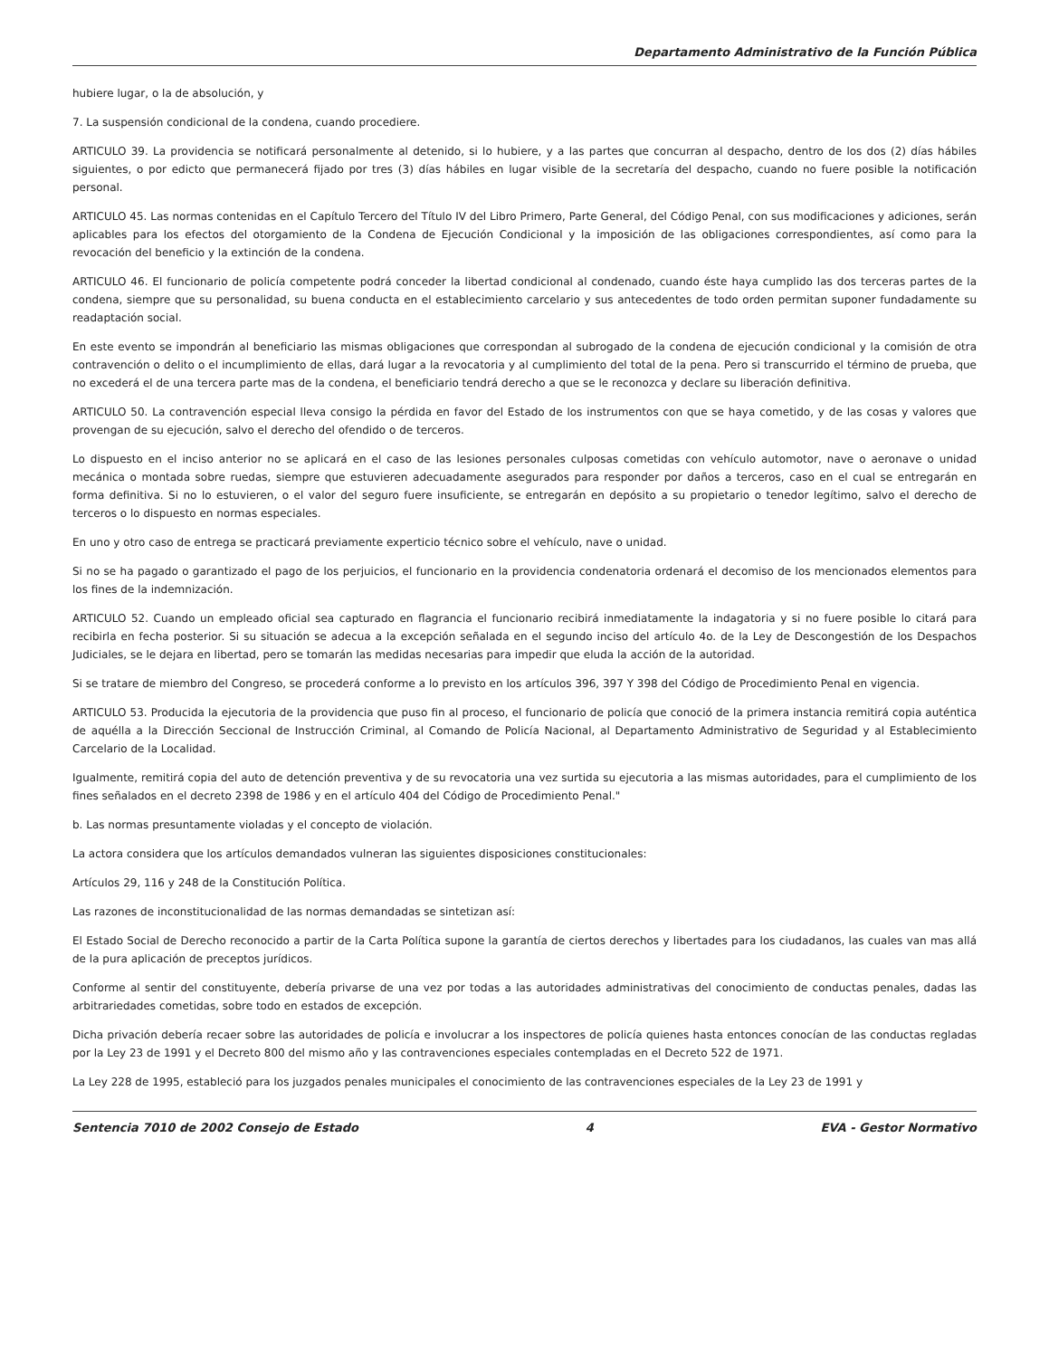Departamento Administrativo de la Función Pública
hubiere lugar, o la de absolución, y
7. La suspensión condicional de la condena, cuando procediere.
ARTICULO 39. La providencia se notificará personalmente al detenido, si lo hubiere, y a las partes que concurran al despacho, dentro de los dos (2) días hábiles siguientes, o por edicto que permanecerá fijado por tres (3) días hábiles en lugar visible de la secretaría del despacho, cuando no fuere posible la notificación personal.
ARTICULO 45. Las normas contenidas en el Capítulo Tercero del Título IV del Libro Primero, Parte General, del Código Penal, con sus modificaciones y adiciones, serán aplicables para los efectos del otorgamiento de la Condena de Ejecución Condicional y la imposición de las obligaciones correspondientes, así como para la revocación del beneficio y la extinción de la condena.
ARTICULO 46. El funcionario de policía competente podrá conceder la libertad condicional al condenado, cuando éste haya cumplido las dos terceras partes de la condena, siempre que su personalidad, su buena conducta en el establecimiento carcelario y sus antecedentes de todo orden permitan suponer fundadamente su readaptación social.
En este evento se impondrán al beneficiario las mismas obligaciones que correspondan al subrogado de la condena de ejecución condicional y la comisión de otra contravención o delito o el incumplimiento de ellas, dará lugar a la revocatoria y al cumplimiento del total de la pena. Pero si transcurrido el término de prueba, que no excederá el de una tercera parte mas de la condena, el beneficiario tendrá derecho a que se le reconozca y declare su liberación definitiva.
ARTICULO 50. La contravención especial lleva consigo la pérdida en favor del Estado de los instrumentos con que se haya cometido, y de las cosas y valores que provengan de su ejecución, salvo el derecho del ofendido o de terceros.
Lo dispuesto en el inciso anterior no se aplicará en el caso de las lesiones personales culposas cometidas con vehículo automotor, nave o aeronave o unidad mecánica o montada sobre ruedas, siempre que estuvieren adecuadamente asegurados para responder por daños a terceros, caso en el cual se entregarán en forma definitiva. Si no lo estuvieren, o el valor del seguro fuere insuficiente, se entregarán en depósito a su propietario o tenedor legítimo, salvo el derecho de terceros o lo dispuesto en normas especiales.
En uno y otro caso de entrega se practicará previamente experticio técnico sobre el vehículo, nave o unidad.
Si no se ha pagado o garantizado el pago de los perjuicios, el funcionario en la providencia condenatoria ordenará el decomiso de los mencionados elementos para los fines de la indemnización.
ARTICULO 52. Cuando un empleado oficial sea capturado en flagrancia el funcionario recibirá inmediatamente la indagatoria y si no fuere posible lo citará para recibirla en fecha posterior. Si su situación se adecua a la excepción señalada en el segundo inciso del artículo 4o. de la Ley de Descongestión de los Despachos Judiciales, se le dejara en libertad, pero se tomarán las medidas necesarias para impedir que eluda la acción de la autoridad.
Si se tratare de miembro del Congreso, se procederá conforme a lo previsto en los artículos 396, 397 Y 398 del Código de Procedimiento Penal en vigencia.
ARTICULO 53. Producida la ejecutoria de la providencia que puso fin al proceso, el funcionario de policía que conoció de la primera instancia remitirá copia auténtica de aquélla a la Dirección Seccional de Instrucción Criminal, al Comando de Policía Nacional, al Departamento Administrativo de Seguridad y al Establecimiento Carcelario de la Localidad.
Igualmente, remitirá copia del auto de detención preventiva y de su revocatoria una vez surtida su ejecutoria a las mismas autoridades, para el cumplimiento de los fines señalados en el decreto 2398 de 1986 y en el artículo 404 del Código de Procedimiento Penal."
b. Las normas presuntamente violadas y el concepto de violación.
La actora considera que los artículos demandados vulneran las siguientes disposiciones constitucionales:
Artículos 29, 116 y 248 de la Constitución Política.
Las razones de inconstitucionalidad de las normas demandadas se sintetizan así:
El Estado Social de Derecho reconocido a partir de la Carta Política supone la garantía de ciertos derechos y libertades para los ciudadanos, las cuales van mas allá de la pura aplicación de preceptos jurídicos.
Conforme al sentir del constituyente, debería privarse de una vez por todas a las autoridades administrativas del conocimiento de conductas penales, dadas las arbitrariedades cometidas, sobre todo en estados de excepción.
Dicha privación debería recaer sobre las autoridades de policía e involucrar a los inspectores de policía quienes hasta entonces conocían de las conductas regladas por la Ley 23 de 1991 y el Decreto 800 del mismo año y las contravenciones especiales contempladas en el Decreto 522 de 1971.
La Ley 228 de 1995, estableció para los juzgados penales municipales el conocimiento de las contravenciones especiales de la Ley 23 de 1991 y
Sentencia 7010 de 2002 Consejo de Estado 4 EVA - Gestor Normativo